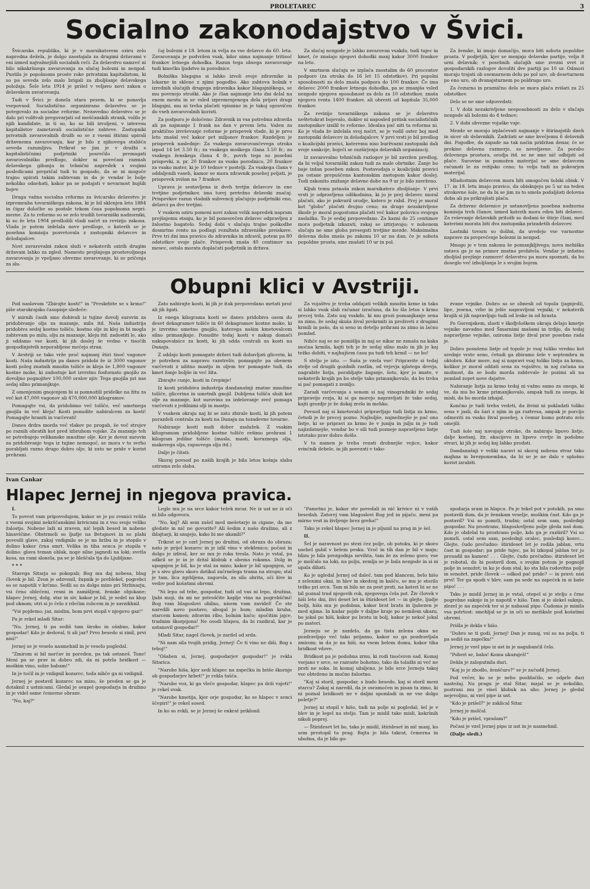PROLETAREC 3
Socialno zakonodajstvo v Švici.
Švicarska republika, ki je v marsikaterem oziru zelo napredna dežela, je dolgo zaostajala za drugimi državami v eni izmed najvažnejših socialnih reči. Za delavstvo namreč ni bilo nikakršnega zavarovanja za slučaj bolezni in nezgod. Pustila je popolnoma proste roke privatnim kapitalistom, ki so pa seveda zelo malo brigali za zboljšanje delavskega položaja. Šele leta 1914 je prišel v veljavo novi zakon o delavskem zavarovanju.
Tudi v Švici je donela stara pesem, ki se ponavlja vsepovsod. Socialistično organizirano delavstvo se je potegovalo za socialne reforme. Nezavedno delavstvo se je dalo pri volitvah pregovarjati od meščanskih strank, volilo je njih kandidate, in ti so, ko so bili izvoljeni, v interesu kapitalistov zametavali socialistične zahteve. Zastopniki privatnih zavarovalnih družb so se z vsemi štirimi upirali državnemu zavarovanju, kar je bilo z njihovega stališča seveda razumljivo. Petkrat se jim je v družbi s kapitalističnimi podjetniki posrečilo premagati zavarovalniško predlogo, dokler ni povečani razmah delavskega gibanja in tehnični napredek s svojimi posledicami prepričal tudi to gospodo, da se ni mogoče trajno upirati takim zahtevam in da je vendar le bolje nekoliko odnehati, kakor pa se podajati v nevarnost hujših bojev.
Druga važna socialna reforma za švicarsko delavstvo je izpremenba tovarniškega zakona, ki je bil sklenjen leta 1884 in čigar določbe so postale tekom časa popolnoma nepri­merne. Za to reformo so se zelo trudili tovarniški nadzorniki, ki so že leta 1904 predložili vladi načrt za revizijo zakona. Vlada je potem izdelala nove predloge, o katerih se je posebna komisija posvetovala z zastopniki delavcev in delodajalcev.
Novi zavarovalni zakon služi v nekaterih ozirih drugim državam lahko za zgled. Namesto prejšnjega prostovoljnega zavarovanja je vpeljano obvezno zavarovanje, ki se pričenja za slu-
čaj bolezni z 18. letom in velja za vse delavce do 60. leta. Zavarovanju je podvržen vsak, kdor nima najmanje tritisoč frankov letnega dohodka. Razun tega obsega zavarovanje tudi kmečko ljudstvo in porodnice.
Bolniška blagajna si lahko izvoli svoje zdravnike in lekarne in sklene z njimi pogodbo. Ako zahteva bolnik v izrednih slučajih drugega zdravnika kakor blagajniškega, se mu povrnejo stroški. Ako je član najmanje leto dni delal na enem mestu in se vsled izpremenjenega dela prijavi drugi blagajni, mu ni treba plačati vpisnine in je takoj opravičen do vseh zavarovalnih koristi.
Za podporo je določeno: Zdravnik in vsa potrebna zdravila ali pa najmanje 1 frank na dan v prvem letu. Važen za praktično izvrševanje reforme je prispevek vlade, ki je prvo leto znašal več kakor pet miljonov frankov. Razdeljen je prispevek naslednje: Za vsakega zavarovančevega otroka izpod 14 let 3.50 fr.; za vsakega moškega člana 3.50 fr.; za vsakega ženskega člana 4 fr., povrh tega so posebni prispevki, n. pr. 20 frankov za vsako porodnico, 20 frankov za vsako mater, ki je 10 tednov v postelji. Za vsakega člana v oddaljenih vaseh, kamor se mora zdravnik posebej peljati, je prispevek zvišan na 7 frankov.
Uprava je sestavljena iz dveh tretjin delavcev in ene tretjine podjetnikov, ima torej pretežno delavski značaj. Prispevkov razun vladnih subvencij plačujejo podjetniki eno, delavci pa dve tretjini.
V vsakem oziru pomeni novi zakon velik napredek napram prejšnjemu stanju, ko je bil ponesrečen delavec odpravljen z žalostno bagatelo. Sedaj dobi v slučaju trajne poškodbe dosmrtno rento na podlagi rezultata zdravniške preiskave. Prve tri dni ima pravico do zdravnika in zdravil, potem pa 80 odstotkov svoje plače. Prispevek znaša 40 centimov na mesec, ostalo morata doplačati podjetnik in država.
Za slučaj nezgode je lahko zavarovan vsakdo, tudi tujec in kmet, če znašajo njegovi dohodki manj kakor 3000 frankov na leto.
V smrtnem slučaju se izplača zaostalim do 60 procentov podpore (za otroka do 16 let 15 odstotkov). Pri popolni sposobnosti za delo znaša podpora do 100 frankov. Če ima delavec 2000 frankov letnega dohodka, pa se zmanjša vsled nezgode njegova sposobnost za delo za 10 odstotkov, znaša njegova renta 1400 frankov, ali obresti od kapitala 35,000 frankov.
Za revizijo tovarniškega zakona se je delavstvo neštetokrat bojevalo, dokler ni naposled pritisk socialističnih zastopnikov izsilil te reforme. Idealna pač niti ta reforma ni. Ko je vlada že izdelala svoj načrt, se je vodil oster boj med zastopniki delavcev in delodajalcev. V prvi vrsti je bil predlog o koalicijski pravici, kateremu niso buržvazni zastopniki dali svoje sankcije, boječi se razširjenja delavskih organizacij.
Iz zavarovalno tehničnih razlogov je bil zavržen predlog, da bi veljal tovarniški zakon tudi za male obrtnike. Zanje bo baje izdan poseben zakon. Postavodaja o koalicijski pravici pa ostane prepuščena kantonskim zastopom kakor doslej. Tudi zakonito znižanje delavne dobe na 9 ur je bilo zavrženo.
Kljub temu prinaša zakon marsikatero zboljšanje. V prvi vrsti je odpravljena odškodnina, ki jo je prej delavec moral plačati, ako je pokvaril orodje, katero je rabil. Prej je moral kot "globo" plačati dvojno ceno; za druge nezakrivljene škode je moral pogostoma plačati več kakor polovico svojega zaslužka. To je sedaj prepovedano. Za kazni do 25 centimov mora podjetnik izkazati, zakaj se iztirjavajo; v nobenem slučaju ne sme globa presegati tretjine mezde. Maksimalna delovna doba znaša po zakonu 10 ur na dan; če je sobota popoldne prosta, sme znašati 10 ur in pol.
Za ženske, ki imajo domačijo, mora biti sobota popoldne prosta. V podjetjih, kjer se menjajo delavske partije, velja 8 urni delavnik; v posebnih slučajih sme zvezni svet iz gospodarskih razlogov dovoliti dve partiji po 10 ur. Odmori morajo trajati ob osemurnem delu po pol ure, ob deseturnem po eno uro, ob dvanajsturnem po poldrugo uro.
Za čezurno in praznično delo se mora plača zvišati za 25 odstotkov.
Delo se ne sme odpovedati:
1. V dobi nezakrivljene nesposobnosti za delo v slučaju nezgode ali bolezni do 4 tednov;
2. V dobi obvezne vojaške vaje.
Mezde se morajo izplačevati najmanje v štirinajstih dneh in sicer ob delavnikih. Zadržati se sme kvečjemu 6 delovnih dni. Pogodbe, da zapade na tak način pridržan denar, če se prekine delovno razmerje, so neveljavne. Za porabo delovnega prostora, orodja itd. se ne sme nič odbijati od plače. Surovine in pomožen materijal se sme delavcem računati le za režijsko ceno; to velja tudi za pokvarjen materijal.
Mladostnim delavcem mora biti omogočen šolski obisk. V 17. in 18. letu imajo pravico, da obiskujejo po 5 ur na teden strokovne šole, ne da bi se jim za to smela podaljšati delovna doba ali pa prikrajšati plača.
Za državne delavnice je ustanovljena posebna nadzorna komisija treh članov, izmed katerih mora eden biti delavec. Za reševanje delavskih pritožb so dodani še štirje člani, med katerimi morata biti dva zastopnika prizadetih delavcev.
Lastniki tovarn so dolžni, da uvedejo vse varnostne naprave za preprečenje bolezni in nezgod.
Mnogo je v tem zakonu še pomanjkljivega; nova mehiška ustava ga je na primer znatno prehitela. Vendar je izdatno zboljšal prejšnje razmere! delavstvo pa mora spoznati, da bo doseglo več izboljšanja le s svojim bojem.
Obupni klici v Avstriji.
Pod naslovom "Zbirajte kosti!" in "Preskrbite se s krmo!" piše starokrajsko časopisje sledeče:
V mirnih časih smo dobivali iz tujine dovolj surovin za pridobivanje olja za mazanje, mila itd. Naša industrija pridobiva sedaj kostno tolščo, kostno olje in klej in bi mogla zahtevam po milu, olju za mazanje, kleju itd. zadostiti le, ako ji oddamo vse kosti, ki jih doslej še vedno v tisočih gospodinjstvih neporabljene mečejo stran.
V Avstriji se tako vrže proč najmanj štiri tisoč vagonov kosti. Naša industrija pa danes pridobi že iz 3000 vagonov kosti poleg znatnih množin tolšče in kleja še 1,800 vagonov kostne moke, ki zadostuje kot izvrstno fosfornato gnojilo za dovoljno pognojitev 100,000 oralov njiv. Tega gnojila pri nas sedaj silno primanjkuje.
Z omenjenim gnojenjem bi si pomnožili pridelke na žitu za več kot 47,000 vagonov ali 470,000,000 kilogramov.
Pomagajte vsi, da pridobimo več tolšče, več umetnega gnojila in več kleja! Kosti ponudite nabiralcem za kosti! Pomagajte hraniti in varčevati!
Danes drdra morda več vlakov po progah, še več strojev po raznih obratih kot pred izbruhom vojske. Za mazanje teh se potrebujejo velikanske množine olje. Ker je dovoz surovin za pridobivanje tega iz tujine nemogoč, se mora v to svrho porabljati razno drugo dobro olje, ki zato ne pride v korist prehrani.
Zato nabirajte kosti, ki jih je itak prepovedano metati proč ali jih žgati.
Iz enega kilograma kosti se danes pridobiva osem do deset dekagramov tolšče in 60 dekagramov kostne moke, ki je izvrstno umetno gnojilo, katerega našim kmetovalcem silno primanjkuje. Ponudite tedaj kosti v nakup domači nakupovalnice za kosti, ki jih odda centrali za kosti na Dunaju.
Z oddajo kosti pomagate državi tudi dobavljati glicerin, ki je potreben za napravo razstreliv, pomagajte pa obenem varčevati z užitno mastjo in oljem ter pomagate tudi, da kmet žanje boljše in več žita.
Zbirajte cunje, kosti in črepinje!
Iz kosti pridobiva industrija dandanašnji znatne množine tolšče, glicerina in umetnih gnojil. Dobljena tolšča služi kot olje za mazanje, kot surovina za izdelovanje sveč pomaga varčevati z jedilnimi olji in mastjo.
V vsakem okraju naj bi se zato zbirale kosti, ki jih potem porazdeli centrala za kosti na Dunaju na tozadevne tovarne.
Nabiranje kosti nudi dober zaslužek. Z vsakim kilogramom pridobljene kostne tolšče rešimo prehrani 1 kilogram jedilne tolšče (masla, masti, koruznega olja, makovega olja, rapsovega olja itd.)
Dalje je čitati:
Skoraj povsod po naših krajih je bila letos košnja slaba oziroma zelo slaba.
Za vojaštvo je treba oddajati velikih množin krme in tako si lahko vsak slab računar izračuna, da bo šla letos s krmo precej trda. Zato naj vsakdo, ki mu grozi pomanjkanje sena za zimo, že sedaj skuša žival prekrmiti in preživeti z drugimi krmili in pašo, da si seno in deteljo prihrani za zimo in lačno pomlad.
Nihče naj se ne pomišlja in naj se nikar ne zanaša na kaka močna krmila, kajti teh je že sedaj silno malo in jih je kaj težko dobiti, v najhujšem času pa tudi teh krmil — ne bo!
S steljo je isto. — Suša je vzela vse! Pripravite si tedaj stelje od drugih gozdnih rastlin, od vejevja iglatega drevja, nagrabite listja, porabljajte žaganje, šoto, kjer jo imate, v nekaterih krajih pa bo stelje tako primanjkovalo, da bo treba si pač pomagati z zemljo.
Zaradi varčevanja s senom si naj vinogradniki že sedaj pripravijo rezja, ki si ga morejo napravljati že tako sedaj, kajti grozdje je že dokaj zrelo in mehko.
Povsod naj si kmetovalci pripravljajo tudi listja za krmo, četudi je že precej pozno. Najboljše, najnežnejše je pač ono listje, ki se pripravi za krmo že v juniju in julju in je tudi najizdatnejše, vendar bo v sili tudi pozneje napravljeno listje istotako prav dobro došlo.
V ta namen je treba rezati drobnejše vejice, kakor svinčnik debele, in jih povezati v tako-
zvane vejnike. Dobro so se obnesli od topola (jagnjedi), lipe, jesena, vrbe in jelše napravljeni vejniki; v nekaterih krajih si jih napravljajo tudi od leske in od hrasta.
Po Gorenjskem, zlasti v škofjeloškem okraju delajo kmetje vejnike navadno med Šmarnimi mašami in trdijo, da tedaj napravljene vejnike, oziroma listje žival prav posebno rada je.
Dobro posušeno listje od topole je vsaj toliko vredno kot srednje vrste seno, četudi ga zbiramo šele v septembru in oktobru. Kdor more, naj si napravi vsaj toliko listja za krmo, kolikor je moral oddati sena za vojaštvo, in naj računa na možnost, da se bodo morda zahtevale že pozimi ali na pomlad zopet nove dajatve.
Nabiranje listja za krmo tedaj ni važno samo za onega, ki ve, da mu bo krme primanjkovalo, ampak tudi za onega, ki misli, da bo morda izhajal.
Končno je tudi treba vedeti, da živini ni pokladati toliko sena v jasli, da šari z njim in ga raztresa, ampak je porcijo odmeriti za vsako žival posebej, s čemur bomo potrato zelo omejili.
Tudi šole naj navajajo otroke, da nabirajo lipovo listje, dalje kostanj, žir, akacijevo in lipovo cvetje in podobne stvari, ki jih je sedaj kaj lahko prodati.
Dandanašnji v veliki naravi ni skoraj nobena stvar tako majhna in brezpomembna, da bi se je ne dalo v splošno korist izrabiti.
Ivan Cankar
Hlapec Jernej in njegova pravica.
I.
To povest vam pripovedujem, kakor se je po resnici vršila z vsemi svojimi nekrščanskimi krivicami in z vso svojo veliko žalostjo. Nobene laži ni zraven, nič lepih besed in nobene hinavščine. Obstrmeli so ljudje na Betajnovi in so plahi povesili glave, zakaj vzdignilo se je na hribu in je stopilo v dolino kakor črna smrt. Velika in tiha senca je stopila v dolino: glava teman oblak, noge silne jagnedi na loki; svetla kosa, na rami slonela, pa se je bleščala tja do Ljubljane.
* * *
Starega Sitarja so pokopali; Bog mu daj nebesa, blag človek je bil. Zvon je odzvonil, župnik je preblekel, pogrebci so se napotili v krčmo. Sedli so za dolgo mizo pri Stržinarju, vsi črno oblečeni, resni in zamišljeni, ženske objokane; hlapec Jernej, dolg, star in siv, kakor je bil, je sedel na klop pod oknom; otri si je čelo z rdečim robcem in je zavzdihnil.
"Vsi pojdemo; jaz, mislim, bom prvi stopil v njegovo gaz!"
Pa je rekel mladi Sitar:
"No, Jernej, ti pa sediš tam široko in ošabno, kakor gospodar! Kdo je dedoval, ti ali jaz? Prvo besedo si zinil, prvi nisi!"
Jernej se je veselo nasmehnil in je veselo pogledal.
"Zmirom si bil norčav in poreden, pa tak ostaneš. Tone! Meni pa se prav in dobro zdi, da ni potrla bridkost — moškim vino, solze babam!"
In je točil in je vzdignil kozarec, toda nihče ga ni vzdignil.
Jernej je postavil kozarec na mizo, še preden se ga je dotaknil z ustnicami. Gledal je osupel gospodarja in družino in je videl same čemerne obraze.
"No, kaj?"
Leglo mu je na srce kakor težek mraz. Ne iz ust ne iz oči ni bilo odgovora.
"No, kaj? Ali sem zašel med mešetarje in cigane, da me gledate in nič ne govorite? Ali šedim z našo družino, ali z iblajtarji, ki snujejo, kako bi me ukanili?"
Trikrat se je ozrl Jernej po družini, od obraza do obraza; nato je prijel kozarec in je izlil vino v steklenico; počasi in dolgo je izlival, ker se mu je roka tresla. Nato je vstal, pa odkril se je in je držal klobuk z obema rokama. Dolg in upognjen je bil, ko je stal za mizo; kakor je bil upognjen, se je s sivo glavo skoro dotikal začrnelega trama na stropu; stal je tam, lica zgrbljena, zagorela, za silo obrita, oči žive in vedre pod košatimi obrvmi.
"Ni lepo od tebe, gospodar, tudi od vas ni lepo, družina, ljubi moji, da mi ne privoščite kaplje vina na pogrebščini! Bog vam blagoslovi obilno, nisem vam zavidel! Če ste naredili novo postavo, ubogal jo bom; mladim kruha, starcem kamen; zdravim ribo, bolnim kačo; spočitim jajce, trudnim škorpijona! Ne osodi hlapeu, da bi razdiral, kar je ustanovil gospodar!"
Mladi Sitar, nagel človek, je zardel od srda.
"Ni nam sila tvojih pridig, Jernej! Če ti vino ne diši, Bog s teboj!"
"Ošaben si, Jernej, gospodarjev gospodar!" je rekla Sitarica.
"Narobe hiša, kjer sedi hlapec na zapečku in briše škornje ob gospodarjev hrbet!" je rekla tašča.
"Narobe voz, ki ga vleče gospodar, hlapec pa drži vajeti!" je rekel svak.
"Narobe kmetija, kjer orje gospodar, ko se hlapec v senci ščepiri!" je rekel sosed.
In ko so rekli, se je Jernej še enkrat priklonil.
"Pametno je, kakor ste povedali in nič krivice ni v vaših besedah. Zatorej vam blagoslovi Bog jed in pijačo, meni pa mirno vest in življenje brez greha!"
Tako je rekel hlapec Jernej in je pljunil na prag in je šel.
II.
Šel je naravnost po stezi čez polje, ob potoku, ki je skoro usehel gubil v belem pesku. Vroč in tih dan je bil v maju; blizu je bila prezgodnja nevihta, tam že za zeleno goro; vse je molčalo na loki, na polju, zemlja se je bala nezgode in si ni upala dihati.
Ko je ugledal Jernej od daleč, tam pod klancem, belo hišo z zelenimi okni, in hlev in skedenj in kaščo, se mu je storilo težko pri srcu. Tam ni bilo ne za pest prsti, na kateri bi se ne bil poznal trud njegovih rok, njegovega čela pot. Živ človek v hiši leto dni, živi deset let in štirideset let — in glejte, ljudje božji, hiša mu je podobna, kakor brat bratu in ljubezen je med njima. In kadar pojde v daljne kraje po nemilem ukazu, bo jokal po hiši, kakor po bratu in bolj, kakor je nekoč jokal po materi.
Jerneju se je zazdelo, da ga tista zelena okna ne pozdravljajo več tako prijazno, kakor so ga pozdravljala zmirom; in da je na hiši, na vsem belem domu, kakor tiha bridkost vdove.
Bridkost pa je podobna zrnu, ki rodi tisočeren sad. Komaj vsejano v srce, se razraste bohotno, tako da tolažbi ni več ne prsti ne soka. In komaj užaljeno, je bilo srce Jerneju takoj vse obteženo in močno žalostno.
"Kaj si storil, gospodar, s hudo besedo, kaj si storil meni starcu? Zakaj si naredil, da je osramočen in pisan ta zimo, ki ni poznal bridkosti ne v daljni spomladi in ne vse dolgo poletje?"
Jernej ni stopil v hišo, tudi na polje ni pogledal; šel je v hlev in je legel na steljo. Tam je mislil take misli, kakršnih nikoli poprej.
— Štirideset let bo, tako je mislil, štirideset in nič manj, ko sem prestopil ta prag. Bajta je bila takrat, čemerna in ubožna, da je bilo go-
spodarja sram in hlapca. Pa je tekel pot v potokih, pa smo postavili dom, da je ženskam veselje, moškim čast. Kdo ga je postavil? Vsi so pomrli, trudni; ostal sem sam, poslednji gospodar. Na prostrano, blagoslovljeno polje gleda naš dom. Kdo je obdelal to prostrano polje, kdo ga je razširil? Vsi so pomrli, ostal sem sam, poslednji oralec, poslednji kosec... Glejte, čudo prečudno: štirideset let je rodila jablan, vrtu čast in gospodar; pa pride tujec, pa bi izkopal jablan ter jo presadil na kamen! . . . Glejte, čudo prečudno: štirideset let je robotal, da bi postavil dom, s svojim potom je pognojil polje in senožet; in ko je dom stal, ko sta bila rodovitna polje in senožet, pride človek — odkod pač pride? — in pravi: nisi prvi! Ter ga spodi v hlev, sam pa sede na zapeček in si baše pipo! . . .
Tako je mislil Jernej in je vstal, otepel si je steljo s črne pogrebne suknje in je napotil v hišo. Tam si je slekel suknjo, zlezel je na zapeček ter si je nabasal pipo. Čudoma je minila vsa potrtost: smehljal se je in oči so mežikale pod košatimi obrvmi.
Prišla je dekla v hišo.
"Dobro se ti godi, Jernej! Dan je zunaj, vsi so na polju, ti pa sediš na zapečku!"
Jernej je vzel pipo iz ust in je nagubančil čelo.
"Poberi se, baba! Komu ukazuješ!"
Dekla je zaloputnila duri.
"Kaj jo je zbodlo, ženščuro?" se je začudil Jernej.
Pod večer, ko se je nebo pooblačilo, se odprle duri nastežaj. Na pragu je stal Sitar, majal se je nekoliko, postrani mu je visel klobuk na uho. Jernej je gledal nejevoljno, ni vzel pipe iz ust.
"Kdo je prišel?" je zaklical Sitar.
Jernej je molčal.
"Kdo je prišel, vprašam?"
Počasi je vzel Jernej pipo iz ust in je nasmehnil.
(Dalje sledi.)